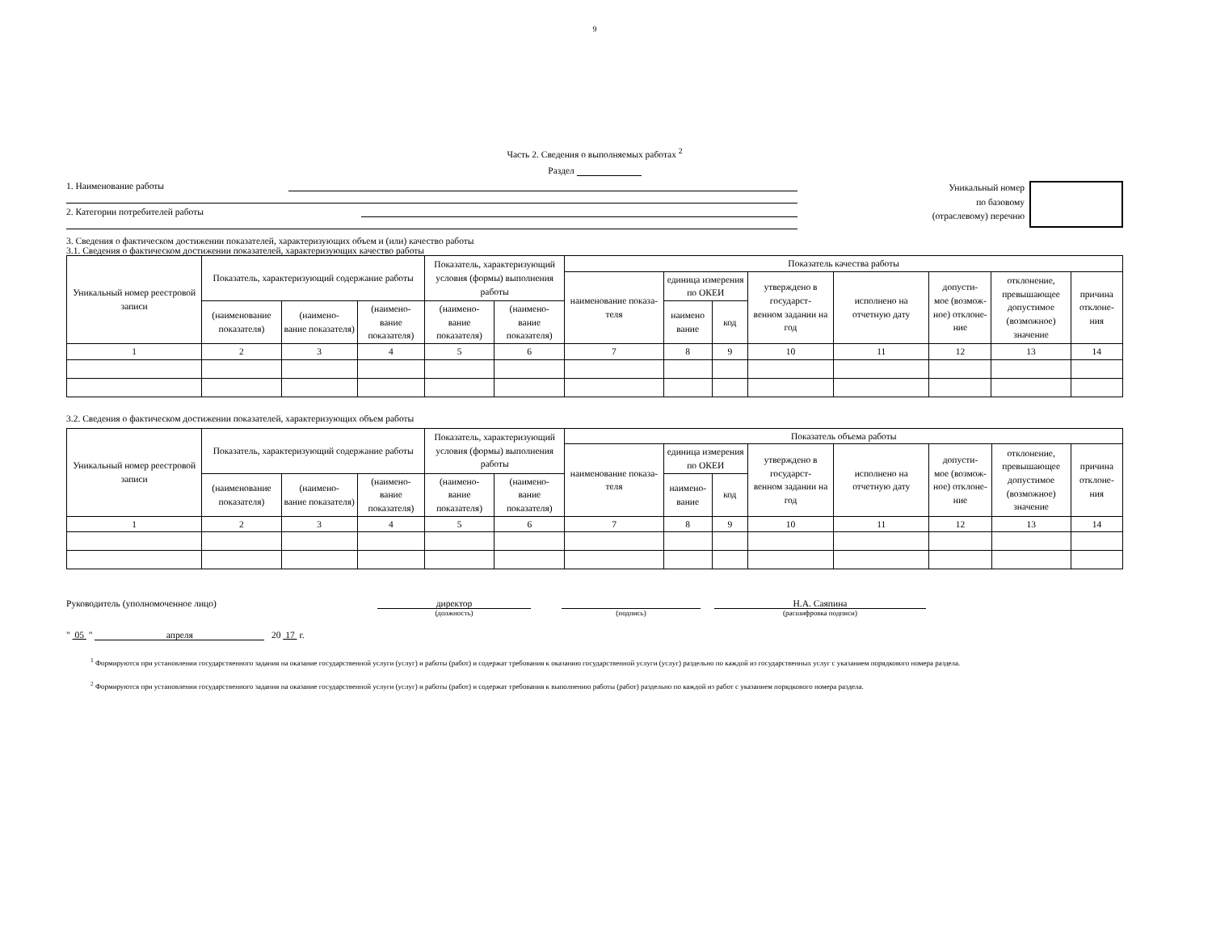9
Часть 2. Сведения о выполняемых работах <sup>2</sup>
Раздел
1. Наименование работы
2. Категории потребителей работы
Уникальный номер
по базовому
(отраслевому) перечню
3. Сведения о фактическом достижении показателей, характеризующих объем и (или) качество работы
3.1. Сведения о фактическом достижении показателей, характеризующих качество работы
| Уникальный номер реестровой записи | Показатель, характеризующий содержание работы | | | Показатель, характеризующий условия (формы) выполнения работы | | Показатель качества работы | | | | | | | |
| --- | --- | --- | --- | --- | --- | --- | --- | --- | --- | --- | --- | --- | --- |
| | | | | | | наименование показа- теля | единица измерения по ОКЕИ | | утверждено в государст- венном задании на год | исполнено на отчетную дату | допусти- мое (возмож- ное) отклоне- ние | отклонение, превышающее допустимое (возможное) значение | причина отклоне- ния |
| | (наименование показателя) | (наимено- вание показателя) | (наимено- вание показателя) | (наимено- вание показателя) | (наимено- вание показателя) | | наимено вание | код | | | | | |
| 1 | 2 | 3 | 4 | 5 | 6 | 7 | 8 | 9 | 10 | 11 | 12 | 13 | 14 |
3.2. Сведения о фактическом достижении показателей, характеризующих объем работы
| Уникальный номер реестровой записи | Показатель, характеризующий содержание работы | | | Показатель, характеризующий условия (формы) выполнения работы | | Показатель объема работы | | | | | | | |
| --- | --- | --- | --- | --- | --- | --- | --- | --- | --- | --- | --- | --- | --- |
| | | | | | | наименование показа- теля | единица измерения по ОКЕИ | | утверждено в государст- венном задании на год | исполнено на отчетную дату | допусти- мое (возмож- ное) отклоне- ние | отклонение, превышающее допустимое (возможное) значение | причина отклоне- ния |
| | (наименование показателя) | (наимено- вание показателя) | (наимено- вание показателя) | (наимено- вание показателя) | (наимено- вание показателя) | | наимено- вание | код | | | | | |
| 1 | 2 | 3 | 4 | 5 | 6 | 7 | 8 | 9 | 10 | 11 | 12 | 13 | 14 |
Руководитель (уполномоченное лицо) директор
(должность)
(подпись)
Н.А. Саяпина
(расшифровка подписи)
" 05 " апреля 20 17 г.
<sup>1</sup> Формируются при установлении государственного задания на оказание государственной услуги (услуг) и работы (работ) и содержат требования к оказанию государственной услуги (услуг) раздельно по каждой из государственных услуг с указанием порядкового номера раздела.
<sup>2</sup> Формируются при установлении государственного задания на оказание государственной услуги (услуг) и работы (работ) и содержат требования к выполнению работы (работ) раздельно по каждой из работ с указанием порядкового номера раздела.